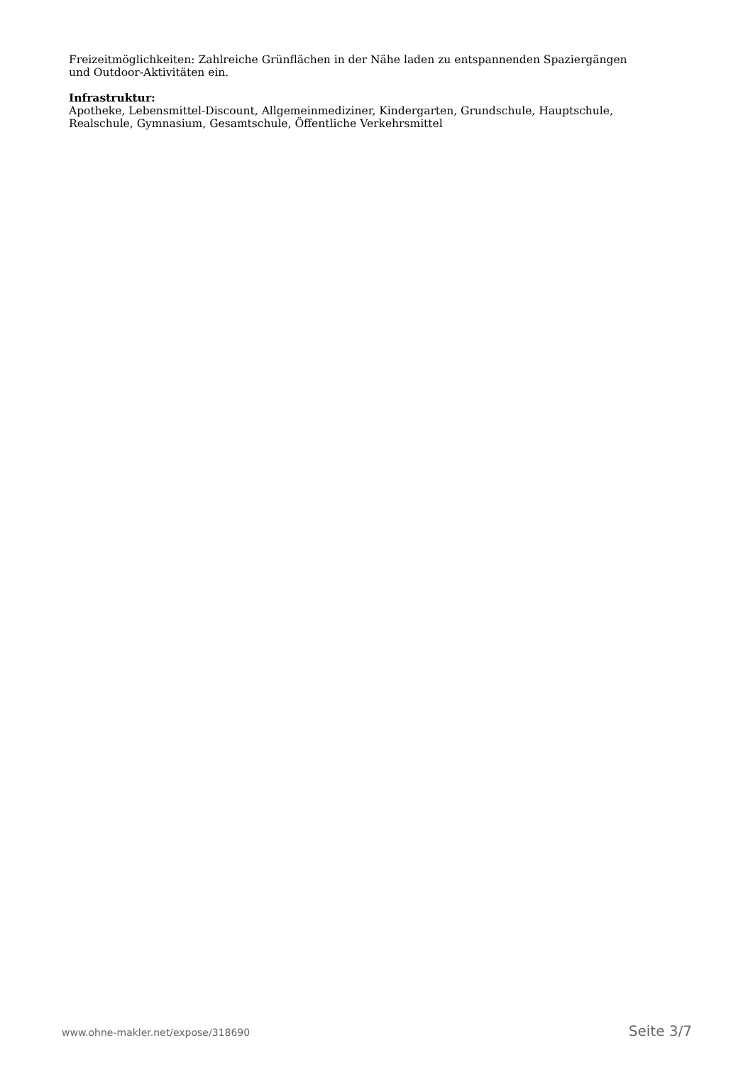Freizeitmöglichkeiten: Zahlreiche Grünflächen in der Nähe laden zu entspannenden Spaziergängen und Outdoor-Aktivitäten ein.
Infrastruktur:
Apotheke, Lebensmittel-Discount, Allgemeinmediziner, Kindergarten, Grundschule, Hauptschule, Realschule, Gymnasium, Gesamtschule, Öffentliche Verkehrsmittel
www.ohne-makler.net/expose/318690 Seite 3/7